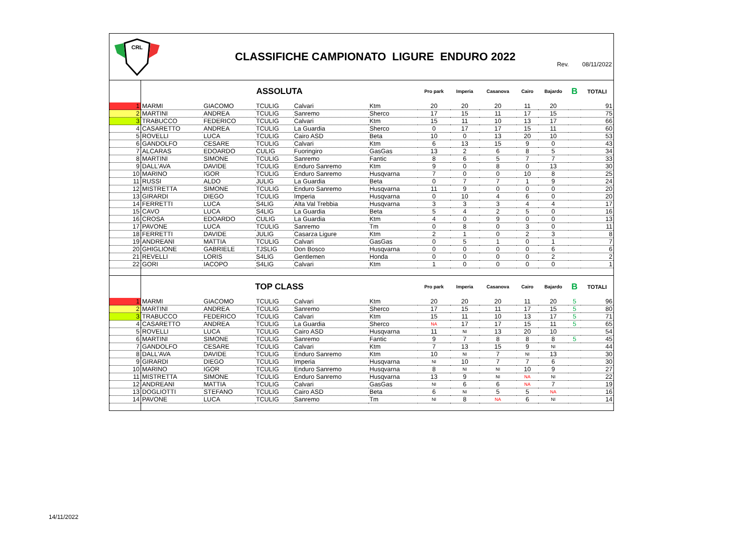CRL
CLASSIFICHE CAMPIONATO LIGURE ENDURO 2022
Rev. 08/11/2022
| | ASSOLUTA | | | | | Pro park | Imperia | Casanova | Cairo | Bajardo | B | TOTALI |
| 1 | MARMI | GIACOMO | TCULIG | Calvari | Ktm | 20 | 20 | 20 | 11 | 20 | | 91 |
| 2 | MARTINI | ANDREA | TCULIG | Sanremo | Sherco | 17 | 15 | 11 | 17 | 15 | | 75 |
| 3 | TRABUCCO | FEDERICO | TCULIG | Calvari | Ktm | 15 | 11 | 10 | 13 | 17 | | 66 |
| 4 | CASARETTO | ANDREA | TCULIG | La Guardia | Sherco | 0 | 17 | 17 | 15 | 11 | | 60 |
| 5 | ROVELLI | LUCA | TCULIG | Cairo ASD | Beta | 10 | 0 | 13 | 20 | 10 | | 53 |
| 6 | GANDOLFO | CESARE | TCULIG | Calvari | Ktm | 6 | 13 | 15 | 9 | 0 | | 43 |
| 7 | ALCARAS | EDOARDO | CULIG | Fuoringiro | GasGas | 13 | 2 | 6 | 8 | 5 | | 34 |
| 8 | MARTINI | SIMONE | TCULIG | Sanremo | Fantic | 8 | 6 | 5 | 7 | 7 | | 33 |
| 9 | DALL'AVA | DAVIDE | TCULIG | Enduro Sanremo | Ktm | 9 | 0 | 8 | 0 | 13 | | 30 |
| 10 | MARINO | IGOR | TCULIG | Enduro Sanremo | Husqvarna | 7 | 0 | 0 | 10 | 8 | | 25 |
| 11 | RUSSI | ALDO | JULIG | La Guardia | Beta | 0 | 7 | 7 | 1 | 9 | | 24 |
| 12 | MISTRETTA | SIMONE | TCULIG | Enduro Sanremo | Husqvarna | 11 | 9 | 0 | 0 | 0 | | 20 |
| 13 | GIRARDI | DIEGO | TCULIG | Imperia | Husqvarna | 0 | 10 | 4 | 6 | 0 | | 20 |
| 14 | FERRETTI | LUCA | S4LIG | Alta Val Trebbia | Husqvarna | 3 | 3 | 3 | 4 | 4 | | 17 |
| 15 | CAVO | LUCA | S4LIG | La Guardia | Beta | 5 | 4 | 2 | 5 | 0 | | 16 |
| 16 | CROSA | EDOARDO | CULIG | La Guardia | Ktm | 4 | 0 | 9 | 0 | 0 | | 13 |
| 17 | PAVONE | LUCA | TCULIG | Sanremo | Tm | 0 | 8 | 0 | 3 | 0 | | 11 |
| 18 | FERRETTI | DAVIDE | JULIG | Casarza Ligure | Ktm | 2 | 1 | 0 | 2 | 3 | | 8 |
| 19 | ANDREANI | MATTIA | TCULIG | Calvari | GasGas | 0 | 5 | 1 | 0 | 1 | | 7 |
| 20 | GHIGLIONE | GABRIELE | TJSLIG | Don Bosco | Husqvarna | 0 | 0 | 0 | 0 | 6 | | 6 |
| 21 | REVELLI | LORIS | S4LIG | Gentlemen | Honda | 0 | 0 | 0 | 0 | 2 | | 2 |
| 22 | GORI | IACOPO | S4LIG | Calvari | Ktm | 1 | 0 | 0 | 0 | 0 | | 1 |
| | TOP CLASS | | | | | Pro park | Imperia | Casanova | Cairo | Bajardo | B | TOTALI |
| 1 | MARMI | GIACOMO | TCULIG | Calvari | Ktm | 20 | 20 | 20 | 11 | 20 | 5 | 96 |
| 2 | MARTINI | ANDREA | TCULIG | Sanremo | Sherco | 17 | 15 | 11 | 17 | 15 | 5 | 80 |
| 3 | TRABUCCO | FEDERICO | TCULIG | Calvari | Ktm | 15 | 11 | 10 | 13 | 17 | 5 | 71 |
| 4 | CASARETTO | ANDREA | TCULIG | La Guardia | Sherco | NA | 17 | 17 | 15 | 11 | 5 | 65 |
| 5 | ROVELLI | LUCA | TCULIG | Cairo ASD | Husqvarna | 11 | NI | 13 | 20 | 10 | | 54 |
| 6 | MARTINI | SIMONE | TCULIG | Sanremo | Fantic | 9 | 7 | 8 | 8 | 8 | 5 | 45 |
| 7 | GANDOLFO | CESARE | TCULIG | Calvari | Ktm | 7 | 13 | 15 | 9 | NI | | 44 |
| 8 | DALL'AVA | DAVIDE | TCULIG | Enduro Sanremo | Ktm | 10 | NI | 7 | NI | 13 | | 30 |
| 9 | GIRARDI | DIEGO | TCULIG | Imperia | Husqvarna | NI | 10 | 7 | 7 | 6 | | 30 |
| 10 | MARINO | IGOR | TCULIG | Enduro Sanremo | Husqvarna | 8 | NI | NI | 10 | 9 | | 27 |
| 11 | MISTRETTA | SIMONE | TCULIG | Enduro Sanremo | Husqvarna | 13 | 9 | NI | NA | NI | | 22 |
| 12 | ANDREANI | MATTIA | TCULIG | Calvari | GasGas | NI | 6 | 6 | NA | 7 | | 19 |
| 13 | DOGLIOTTI | STEFANO | TCULIG | Cairo ASD | Beta | 6 | NI | 5 | 5 | NA | | 16 |
| 14 | PAVONE | LUCA | TCULIG | Sanremo | Tm | NI | 8 | NA | 6 | NI | | 14 |
14/11/2022